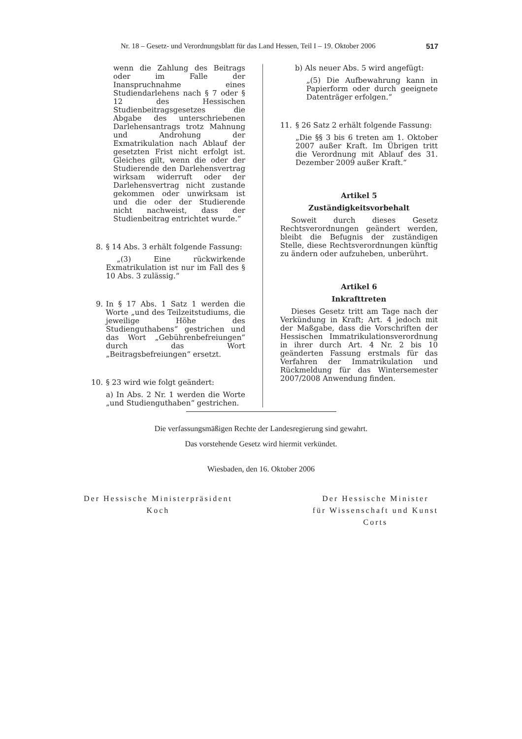Nr. 18 – Gesetz- und Verordnungsblatt für das Land Hessen, Teil I – 19. Oktober 2006 517
wenn die Zahlung des Beitrags oder im Falle der Inanspruchnahme eines Studiendarlehens nach § 7 oder § 12 des Hessischen Studienbeitragsgesetzes die Abgabe des unterschriebenen Darlehensantrags trotz Mahnung und Androhung der Exmatrikulation nach Ablauf der gesetzten Frist nicht erfolgt ist. Gleiches gilt, wenn die oder der Studierende den Darlehensvertrag wirksam widerruft oder der Darlehensvertrag nicht zustande gekommen oder unwirksam ist und die oder der Studierende nicht nachweist, dass der Studienbeitrag entrichtet wurde.“
8. § 14 Abs. 3 erhält folgende Fassung:
„(3) Eine rückwirkende Exmatrikulation ist nur im Fall des § 10 Abs. 3 zulässig.“
9. In § 17 Abs. 1 Satz 1 werden die Worte „und des Teilzeitstudiums, die jeweilige Höhe des Studienguthabens“ gestrichen und das Wort „Gebührenbefreiungen“ durch das Wort „Beitragsbefreiungen“ ersetzt.
10. § 23 wird wie folgt geändert:
a) In Abs. 2 Nr. 1 werden die Worte „und Studienguthaben“ gestrichen.
b) Als neuer Abs. 5 wird angefügt:
„(5) Die Aufbewahrung kann in Papierform oder durch geeignete Datenträger erfolgen.“
11.
§ 26 Satz 2 erhält folgende Fassung:
„Die §§ 3 bis 6 treten am 1. Oktober 2007 außer Kraft. Im Übrigen tritt die Verordnung mit Ablauf des 31. Dezember 2009 außer Kraft.“
Artikel 5
Zuständigkeitsvorbehalt
Soweit durch dieses Gesetz Rechtsverordnungen geändert werden, bleibt die Befugnis der zuständigen Stelle, diese Rechtsverordnungen künftig zu ändern oder aufzuheben, unberührt.
Artikel 6
Inkrafttreten
Dieses Gesetz tritt am Tage nach der Verkündung in Kraft; Art. 4 jedoch mit der Maßgabe, dass die Vorschriften der Hessischen Immatrikulationsverordnung in ihrer durch Art. 4 Nr. 2 bis 10 geänderten Fassung erstmals für das Verfahren der Immatrikulation und Rückmeldung für das Wintersemester 2007/2008 Anwendung finden.
Die verfassungsmäßigen Rechte der Landesregierung sind gewahrt.
Das vorstehende Gesetz wird hiermit verkündet.
Wiesbaden, den 16. Oktober 2006
Der Hessische Ministerpräsident
Koch
Der Hessische Minister
für Wissenschaft und Kunst
Corts